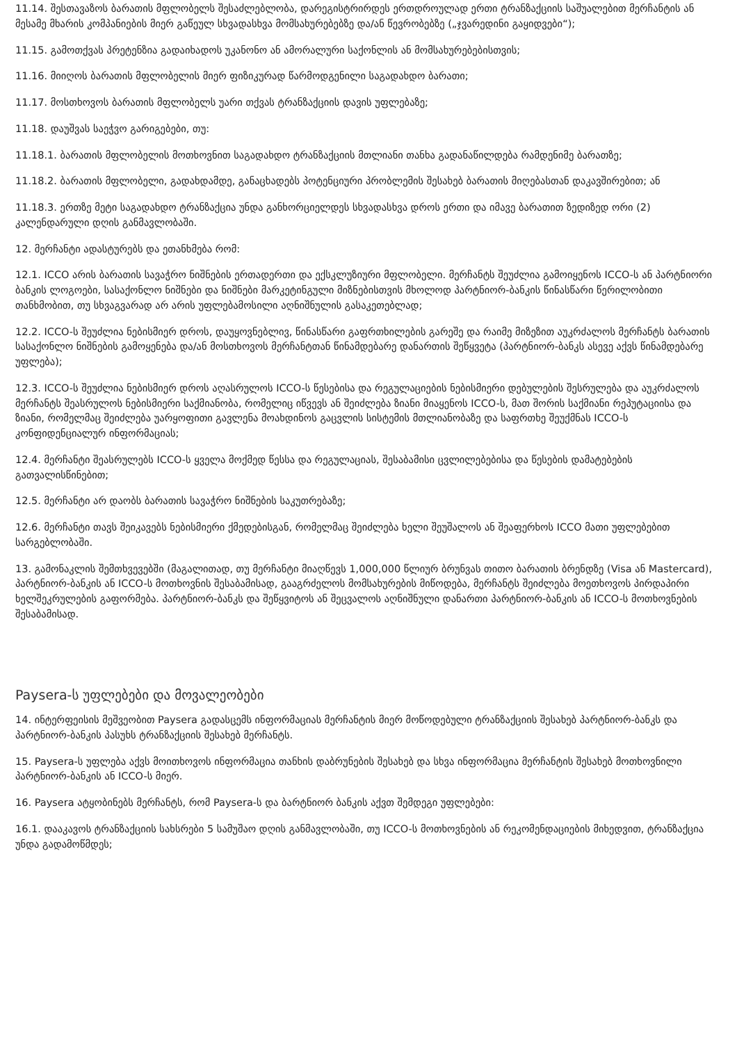11.14. შესთავაზოს ბარათის მფლობელს შესაძლებლობა, დარეგისტრირდეს ერთდროულად ერთი ტრანზაქციის საშუალებით მერჩანტის ან მესამე მხარის კომპანიების მიერ გაწეულ სხვადასხვა მომსახურებებზე და/ან წევრობებზე („ჯვარედინი გაყიდვები“);
11.15. გამოთქვას პრეტენზია გადაიხადოს უკანონო ან ამორალური საქონლის ან მომსახურებებისთვის;
11.16. მიიღოს ბარათის მფლობელის მიერ ფიზიკურად წარმოდგენილი საგადახდო ბარათი;
11.17. მოსთხოვოს ბარათის მფლობელს უარი თქვას ტრანზაქციის დავის უფლებაზე;
11.18. დაუშვას საეჭვო გარიგებები, თუ:
11.18.1. ბარათის მფლობელის მოთხოვნით საგადახდო ტრანზაქციის მთლიანი თანხა გადანაწილდება რამდენიმე ბარათზე;
11.18.2. ბარათის მფლობელი, გადახდამდე, განაცხადებს პოტენციური პრობლემის შესახებ ბარათის მიღებასთან დაკავშირებით; ან
11.18.3. ერთზე მეტი საგადახდო ტრანზაქცია უნდა განხორციელდეს სხვადასხვა დროს ერთი და იმავე ბარათით ზედიზედ ორი (2) კალენდარული დღის განმავლობაში.
12. მერჩანტი ადასტურებს და ეთანხმება რომ:
12.1. ICCO არის ბარათის სავაჭრო ნიშნების ერთადერთი და ექსკლუზიური მფლობელი. მერჩანტს შეუძლია გამოიყენოს ICCO-ს ან პარტნიორი ბანკის ლოგოები, სასაქონლო ნიშნები და ნიშნები მარკეტინგული მიზნებისთვის მხოლოდ პარტნიორ-ბანკის წინასწარი წერილობითი თანხმობით, თუ სხვაგვარად არ არის უფლებამოსილი აღნიშნულის გასაკეთებლად;
12.2. ICCO-ს შეუძლია ნებისმიერ დროს, დაუყოვნებლივ, წინასწარი გაფრთხილების გარეშე და რაიმე მიზეზით აუკრძალოს მერჩანტს ბარათის სასაქონლო ნიშნების გამოყენება და/ან მოსთხოვოს მერჩანტთან წინამდებარე დანართის შეწყვეტა (პარტნიორ-ბანკს ასევე აქვს წინამდებარე უფლება);
12.3. ICCO-ს შეუძლია ნებისმიერ დროს აღასრულოს ICCO-ს წესებისა და რეგულაციების ნებისმიერი დებულების შესრულება და აუკრძალოს მერჩანტს შეასრულოს ნებისმიერი საქმიანობა, რომელიც იწვევს ან შეიძლება ზიანი მიაყენოს ICCO-ს, მათ შორის საქმიანი რეპუტაციისა და ზიანი, რომელმაც შეიძლება უარყოფითი გავლენა მოახდინოს გაცვლის სისტემის მთლიანობაზე და საფრთხე შეუქმნას ICCO-ს კონფიდენციალურ ინფორმაციას;
12.4. მერჩანტი შეასრულებს ICCO-ს ყველა მოქმედ წესსა და რეგულაციას, შესაბამისი ცვლილებებისა და წესების დამატებების გათვალისწინებით;
12.5. მერჩანტი არ დაობს ბარათის სავაჭრო ნიშნების საკუთრებაზე;
12.6. მერჩანტი თავს შეიკავებს ნებისმიერი ქმედებისგან, რომელმაც შეიძლება ხელი შეუშალოს ან შეაფერხოს ICCO მათი უფლებებით სარგებლობაში.
13. გამონაკლის შემთხვევებში (მაგალითად, თუ მერჩანტი მიაღწევს 1,000,000 წლიურ ბრუნვას თითო ბარათის ბრენდზე (Visa ან Mastercard), პარტნიორ-ბანკის ან ICCO-ს მოთხოვნის შესაბამისად, გააგრძელოს მომსახურების მიწოდება, მერჩანტს შეიძლება მოეთხოვოს პირდაპირი ხელშეკრულების გაფორმება. პარტნიორ-ბანკს და შეწყვიტოს ან შეცვალოს აღნიშნული დანართი პარტნიორ-ბანკის ან ICCO-ს მოთხოვნების შესაბამისად.
Paysera-ს უფლებები და მოვალეობები
14. ინტერფეისის მეშვეობით Paysera გადასცემს ინფორმაციას მერჩანტის მიერ მოწოდებული ტრანზაქციის შესახებ პარტნიორ-ბანკს და პარტნიორ-ბანკის პასუხს ტრანზაქციის შესახებ მერჩანტს.
15. Paysera-ს უფლება აქვს მოითხოვოს ინფორმაცია თანხის დაბრუნების შესახებ და სხვა ინფორმაცია მერჩანტის შესახებ მოთხოვნილი პარტნიორ-ბანკის ან ICCO-ს მიერ.
16. Paysera ატყობინებს მერჩანტს, რომ Paysera-ს და ბარტნიორ ბანკის აქვთ შემდეგი უფლებები:
16.1. დააკავოს ტრანზაქციის სახსრები 5 სამუშაო დღის განმავლობაში, თუ ICCO-ს მოთხოვნების ან რეკომენდაციების მიხედვით, ტრანზაქცია უნდა გადამოწმდეს;